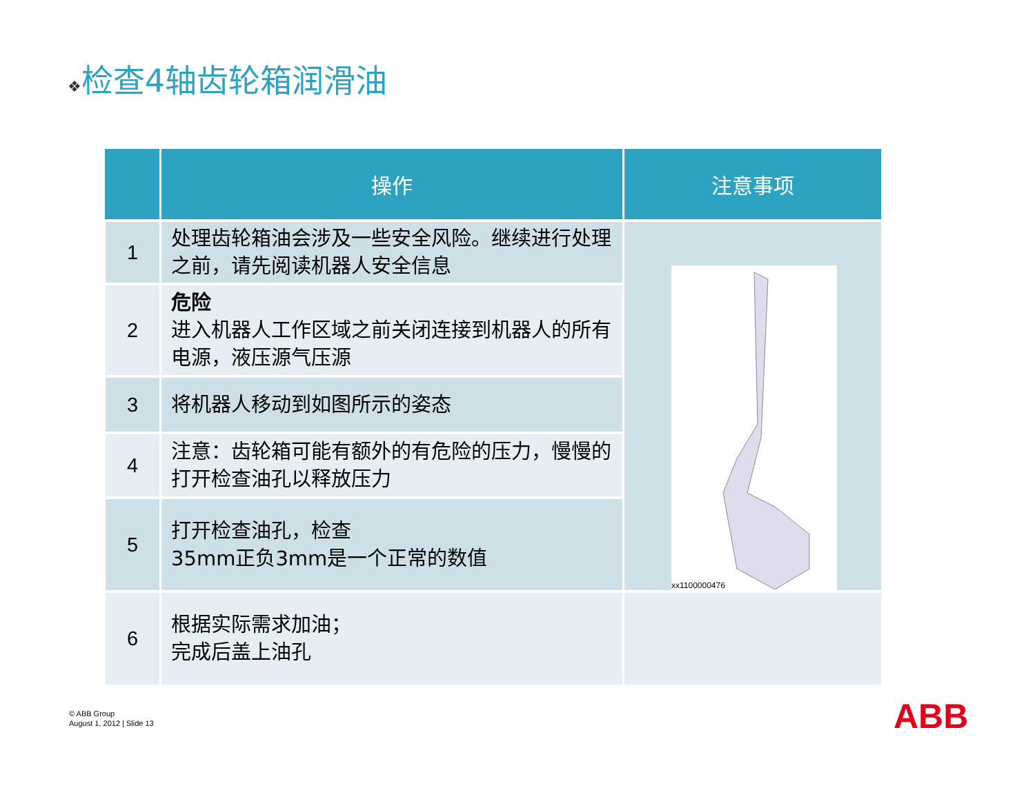❖检查4轴齿轮箱润滑油
| | 操作 | 注意事项 |
| --- | --- | --- |
| 1 | 处理齿轮箱油会涉及一些安全风险。继续进行处理之前，请先阅读机器人安全信息 | |
| 2 | 危险 进入机器人工作区域之前关闭连接到机器人的所有电源，液压源气压源 | |
| 3 | 将机器人移动到如图所示的姿态 | |
| 4 | 注意：齿轮箱可能有额外的有危险的压力，慢慢的打开检查油孔以释放压力 | |
| 5 | 打开检查油孔，检查 35mm正负3mm是一个正常的数值 | |
| 6 | 根据实际需求加油； 完成后盖上油孔 | |
xx1100000476
© ABB Group
August 1, 2012 | Slide 13
ABB